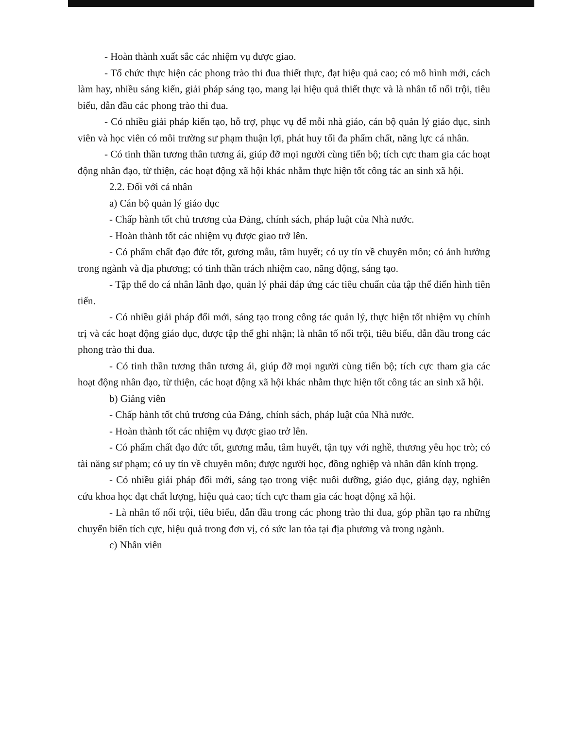- Hoàn thành xuất sắc các nhiệm vụ được giao.
- Tổ chức thực hiện các phong trào thi đua thiết thực, đạt hiệu quả cao; có mô hình mới, cách làm hay, nhiều sáng kiến, giải pháp sáng tạo, mang lại hiệu quả thiết thực và là nhân tố nổi trội, tiêu biểu, dẫn đầu các phong trào thi đua.
- Có nhiều giải pháp kiến tạo, hỗ trợ, phục vụ để mỗi nhà giáo, cán bộ quản lý giáo dục, sinh viên và học viên có môi trường sư phạm thuận lợi, phát huy tối đa phẩm chất, năng lực cá nhân.
- Có tinh thần tương thân tương ái, giúp đỡ mọi người cùng tiến bộ; tích cực tham gia các hoạt động nhân đạo, từ thiện, các hoạt động xã hội khác nhằm thực hiện tốt công tác an sinh xã hội.
2.2. Đối với cá nhân
a) Cán bộ quản lý giáo dục
- Chấp hành tốt chủ trương của Đảng, chính sách, pháp luật của Nhà nước.
- Hoàn thành tốt các nhiệm vụ được giao trở lên.
- Có phẩm chất đạo đức tốt, gương mẫu, tâm huyết; có uy tín về chuyên môn; có ảnh hưởng trong ngành và địa phương; có tinh thần trách nhiệm cao, năng động, sáng tạo.
- Tập thể do cá nhân lãnh đạo, quản lý phải đáp ứng các tiêu chuẩn của tập thể điển hình tiên tiến.
- Có nhiều giải pháp đổi mới, sáng tạo trong công tác quản lý, thực hiện tốt nhiệm vụ chính trị và các hoạt động giáo dục, được tập thể ghi nhận; là nhân tố nổi trội, tiêu biểu, dẫn đầu trong các phong trào thi đua.
- Có tinh thần tương thân tương ái, giúp đỡ mọi người cùng tiến bộ; tích cực tham gia các hoạt động nhân đạo, từ thiện, các hoạt động xã hội khác nhằm thực hiện tốt công tác an sinh xã hội.
b) Giảng viên
- Chấp hành tốt chủ trương của Đảng, chính sách, pháp luật của Nhà nước.
- Hoàn thành tốt các nhiệm vụ được giao trở lên.
- Có phẩm chất đạo đức tốt, gương mẫu, tâm huyết, tận tụy với nghề, thương yêu học trò; có tài năng sư phạm; có uy tín về chuyên môn; được người học, đồng nghiệp và nhân dân kính trọng.
- Có nhiều giải pháp đổi mới, sáng tạo trong việc nuôi dưỡng, giáo dục, giảng dạy, nghiên cứu khoa học đạt chất lượng, hiệu quả cao; tích cực tham gia các hoạt động xã hội.
- Là nhân tố nổi trội, tiêu biểu, dẫn đầu trong các phong trào thi đua, góp phần tạo ra những chuyển biến tích cực, hiệu quả trong đơn vị, có sức lan tỏa tại địa phương và trong ngành.
c) Nhân viên